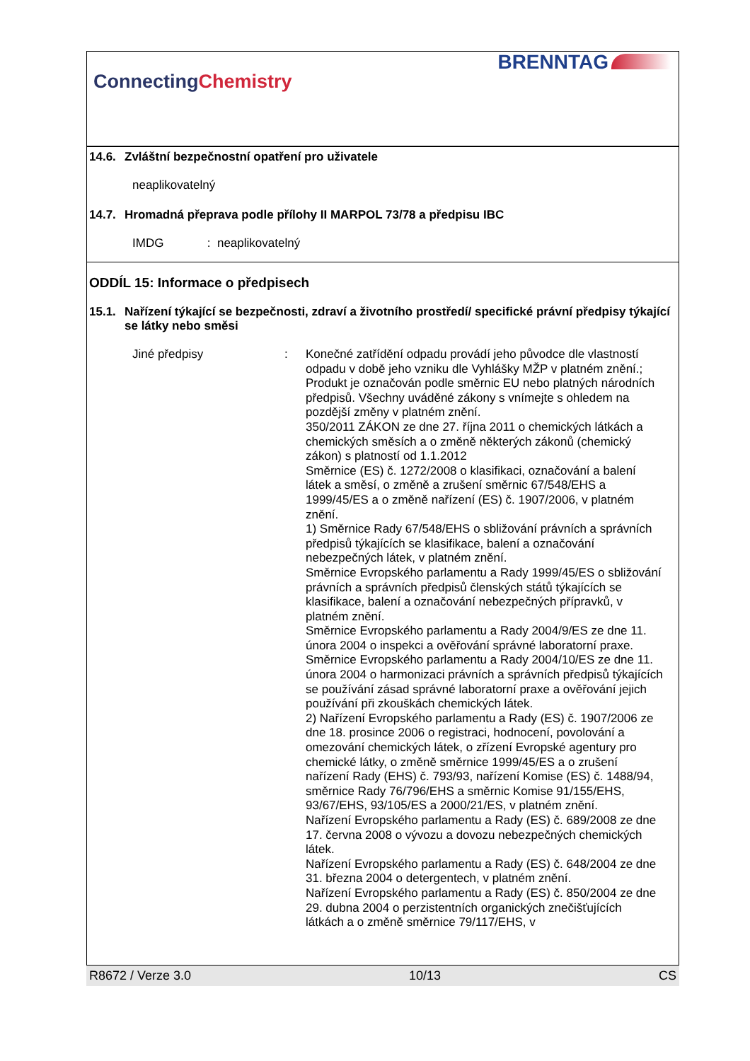ConnectingChemistry
BRENNTAG
14.6. Zvláštní bezpečnostní opatření pro uživatele
neaplikovatelný
14.7. Hromadná přeprava podle přílohy II MARPOL 73/78 a předpisu IBC
IMDG : neaplikovatelný
ODDÍL 15: Informace o předpisech
15.1. Nařízení týkající se bezpečnosti, zdraví a životního prostředí/ specifické právní předpisy týkající se látky nebo směsi
Jiné předpisy : Konečné zatřídění odpadu provádí jeho původce dle vlastností odpadu v době jeho vzniku dle Vyhlášky MŽP v platném znění.; Produkt je označován podle směrnic EU nebo platných národních předpisů. Všechny uváděné zákony s vnímejte s ohledem na pozdější změny v platném znění.
350/2011 ZÁKON ze dne 27. října 2011 o chemických látkách a chemických směsích a o změně některých zákonů (chemický zákon) s platností od 1.1.2012
Směrnice (ES) č. 1272/2008 o klasifikaci, označování a balení látek a směsí, o změně a zrušení směrnic 67/548/EHS a 1999/45/ES a o změně nařízení (ES) č. 1907/2006, v platném znění.
1) Směrnice Rady 67/548/EHS o sbližování právních a správních předpisů týkajících se klasifikace, balení a označování nebezpečných látek, v platném znění.
Směrnice Evropského parlamentu a Rady 1999/45/ES o sbližování právních a správních předpisů členských států týkajících se klasifikace, balení a označování nebezpečných přípravků, v platném znění.
Směrnice Evropského parlamentu a Rady 2004/9/ES ze dne 11. února 2004 o inspekci a ověřování správné laboratorní praxe.
Směrnice Evropského parlamentu a Rady 2004/10/ES ze dne 11. února 2004 o harmonizaci právních a správních předpisů týkajících se používání zásad správné laboratorní praxe a ověřování jejich používání při zkouškách chemických látek.
2) Nařízení Evropského parlamentu a Rady (ES) č. 1907/2006 ze dne 18. prosince 2006 o registraci, hodnocení, povolování a omezování chemických látek, o zřízení Evropské agentury pro chemické látky, o změně směrnice 1999/45/ES a o zrušení nařízení Rady (EHS) č. 793/93, nařízení Komise (ES) č. 1488/94, směrnice Rady 76/796/EHS a směrnic Komise 91/155/EHS, 93/67/EHS, 93/105/ES a 2000/21/ES, v platném znění.
Nařízení Evropského parlamentu a Rady (ES) č. 689/2008 ze dne 17. června 2008 o vývozu a dovozu nebezpečných chemických látek.
Nařízení Evropského parlamentu a Rady (ES) č. 648/2004 ze dne 31. března 2004 o detergentech, v platném znění.
Nařízení Evropského parlamentu a Rady (ES) č. 850/2004 ze dne 29. dubna 2004 o perzistentních organických znečišťujících látkách a o změně směrnice 79/117/EHS, v
R8672 / Verze 3.0 10/13 CS